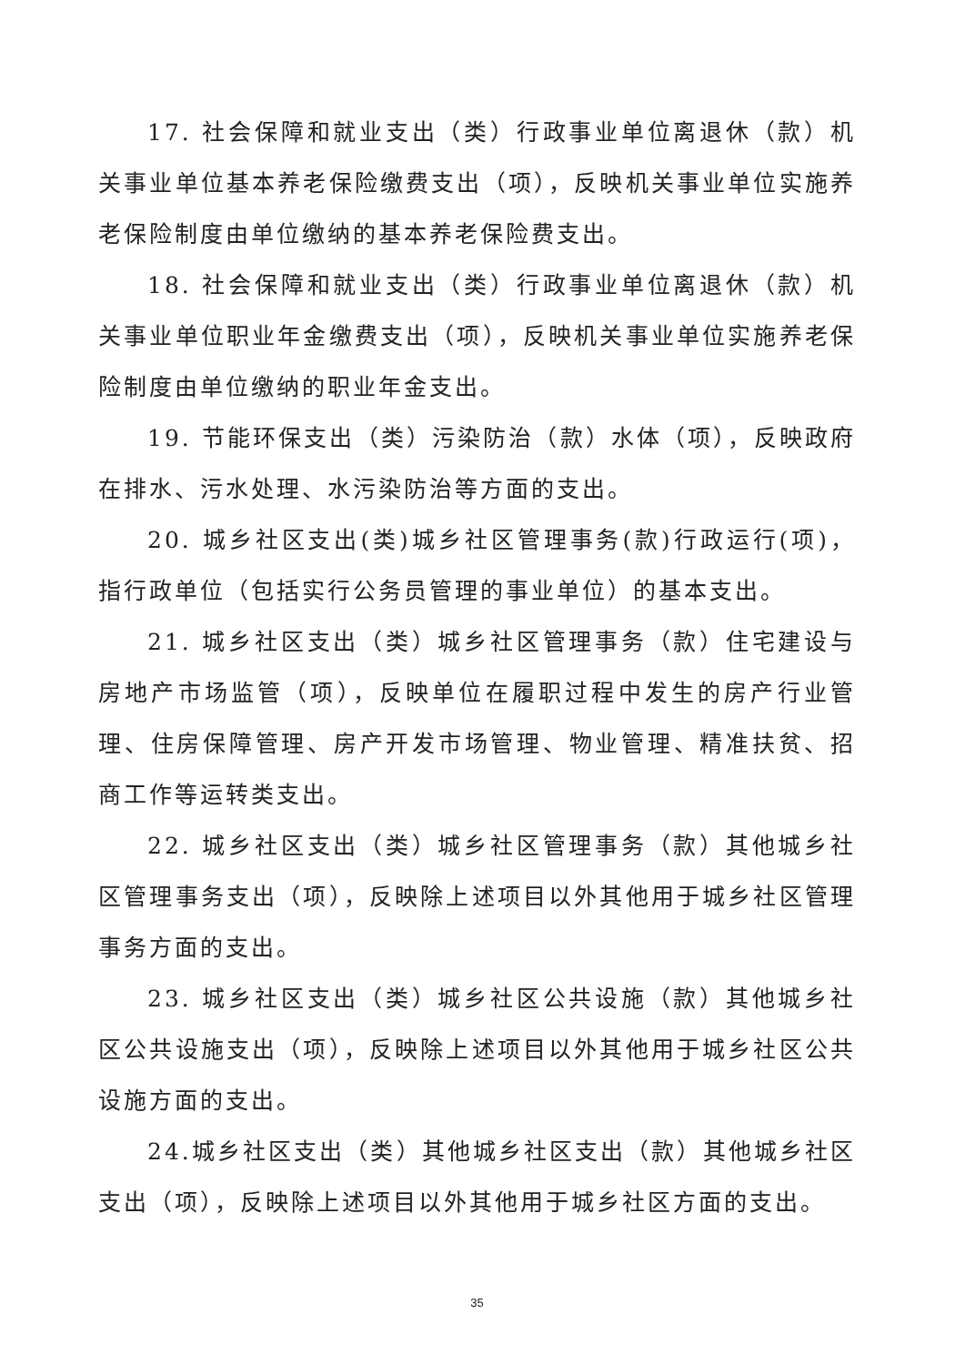17. 社会保障和就业支出（类）行政事业单位离退休（款）机关事业单位基本养老保险缴费支出（项），反映机关事业单位实施养老保险制度由单位缴纳的基本养老保险费支出。
18. 社会保障和就业支出（类）行政事业单位离退休（款）机关事业单位职业年金缴费支出（项），反映机关事业单位实施养老保险制度由单位缴纳的职业年金支出。
19. 节能环保支出（类）污染防治（款）水体（项），反映政府在排水、污水处理、水污染防治等方面的支出。
20. 城乡社区支出(类)城乡社区管理事务(款)行政运行(项)，指行政单位（包括实行公务员管理的事业单位）的基本支出。
21. 城乡社区支出（类）城乡社区管理事务（款）住宅建设与房地产市场监管（项），反映单位在履职过程中发生的房产行业管理、住房保障管理、房产开发市场管理、物业管理、精准扶贫、招商工作等运转类支出。
22. 城乡社区支出（类）城乡社区管理事务（款）其他城乡社区管理事务支出（项），反映除上述项目以外其他用于城乡社区管理事务方面的支出。
23. 城乡社区支出（类）城乡社区公共设施（款）其他城乡社区公共设施支出（项），反映除上述项目以外其他用于城乡社区公共设施方面的支出。
24.城乡社区支出（类）其他城乡社区支出（款）其他城乡社区支出（项），反映除上述项目以外其他用于城乡社区方面的支出。
35